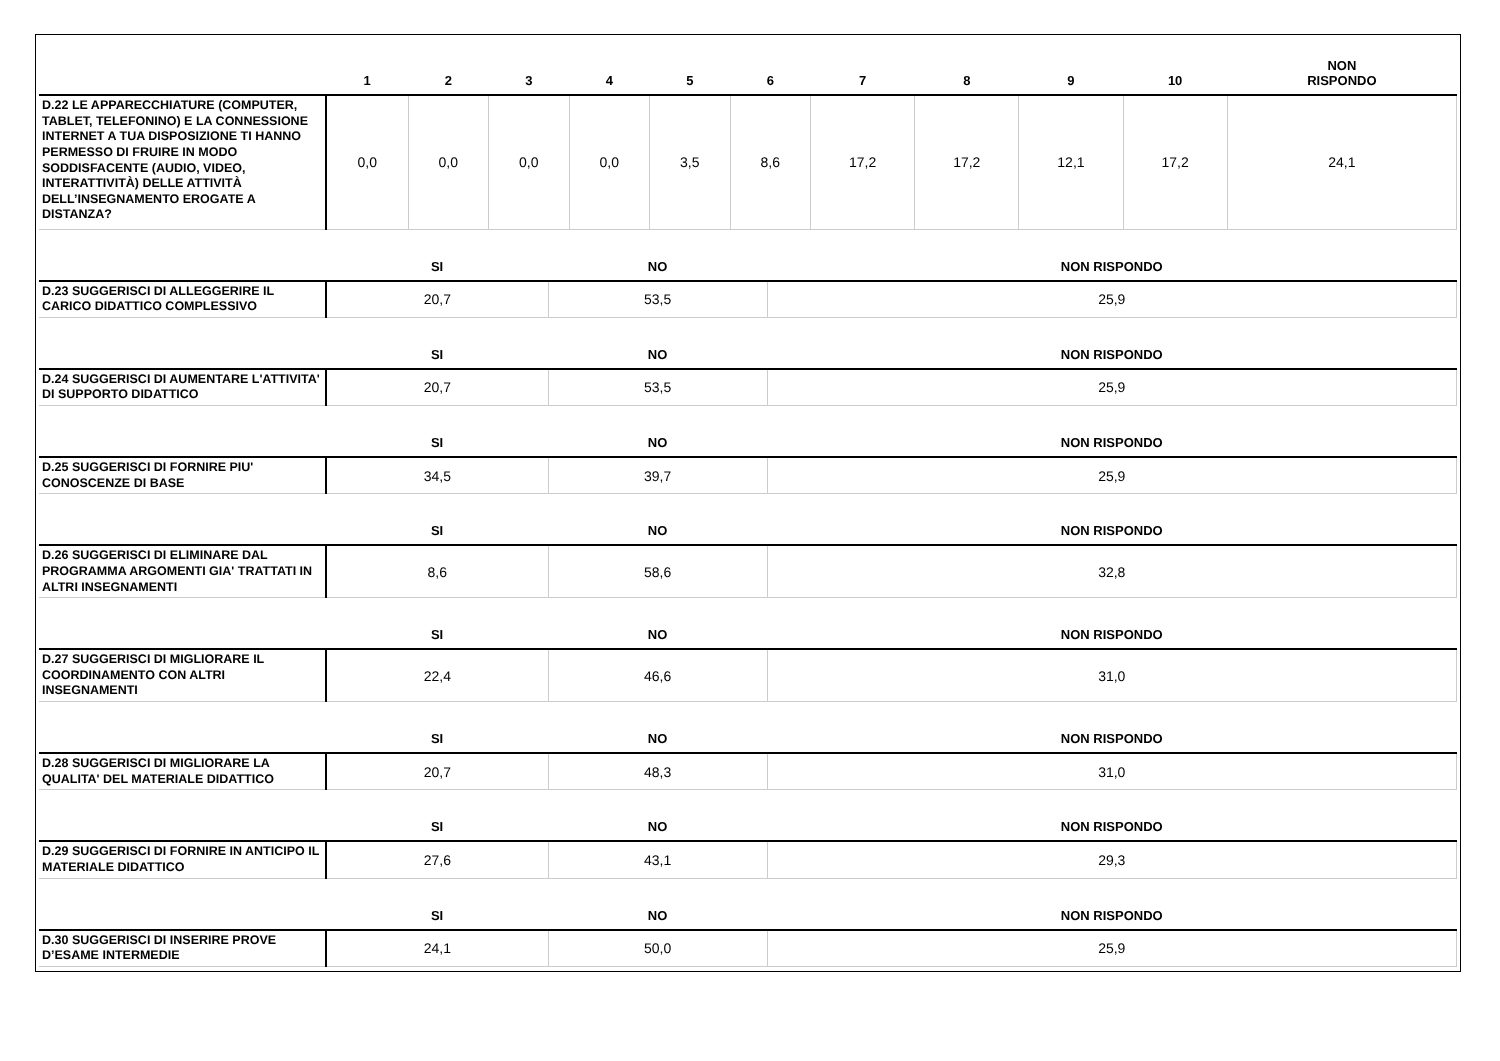| | 1 | 2 | 3 | 4 | 5 | 6 | 7 | 8 | 9 | 10 | NON RISPONDO |
| --- | --- | --- | --- | --- | --- | --- | --- | --- | --- | --- | --- |
| D.22 LE APPARECCHIATURE (COMPUTER, TABLET, TELEFONINO) E LA CONNESSIONE INTERNET A TUA DISPOSIZIONE TI HANNO PERMESSO DI FRUIRE IN MODO SODDISFACENTE (AUDIO, VIDEO, INTERATTIVITÀ) DELLE ATTIVITÀ DELL’INSEGNAMENTO EROGATE A DISTANZA? | 0,0 | 0,0 | 0,0 | 0,0 | 3,5 | 8,6 | 17,2 | 17,2 | 12,1 | 17,2 | 24,1 |
| | SI | NO | NON RISPONDO |
| --- | --- | --- | --- |
| D.23 SUGGERISCI DI ALLEGGERIRE IL CARICO DIDATTICO COMPLESSIVO | 20,7 | 53,5 | 25,9 |
| | SI | NO | NON RISPONDO |
| D.24 SUGGERISCI DI AUMENTARE L'ATTIVITA' DI SUPPORTO DIDATTICO | 20,7 | 53,5 | 25,9 |
| | SI | NO | NON RISPONDO |
| D.25 SUGGERISCI DI FORNIRE PIU' CONOSCENZE DI BASE | 34,5 | 39,7 | 25,9 |
| | SI | NO | NON RISPONDO |
| D.26 SUGGERISCI DI ELIMINARE DAL PROGRAMMA ARGOMENTI GIA' TRATTATI IN ALTRI INSEGNAMENTI | 8,6 | 58,6 | 32,8 |
| | SI | NO | NON RISPONDO |
| D.27 SUGGERISCI DI MIGLIORARE IL COORDINAMENTO CON ALTRI INSEGNAMENTI | 22,4 | 46,6 | 31,0 |
| | SI | NO | NON RISPONDO |
| D.28 SUGGERISCI DI MIGLIORARE LA QUALITA' DEL MATERIALE DIDATTICO | 20,7 | 48,3 | 31,0 |
| | SI | NO | NON RISPONDO |
| D.29 SUGGERISCI DI FORNIRE IN ANTICIPO IL MATERIALE DIDATTICO | 27,6 | 43,1 | 29,3 |
| | SI | NO | NON RISPONDO |
| D.30 SUGGERISCI DI INSERIRE PROVE D’ESAME INTERMEDIE | 24,1 | 50,0 | 25,9 |